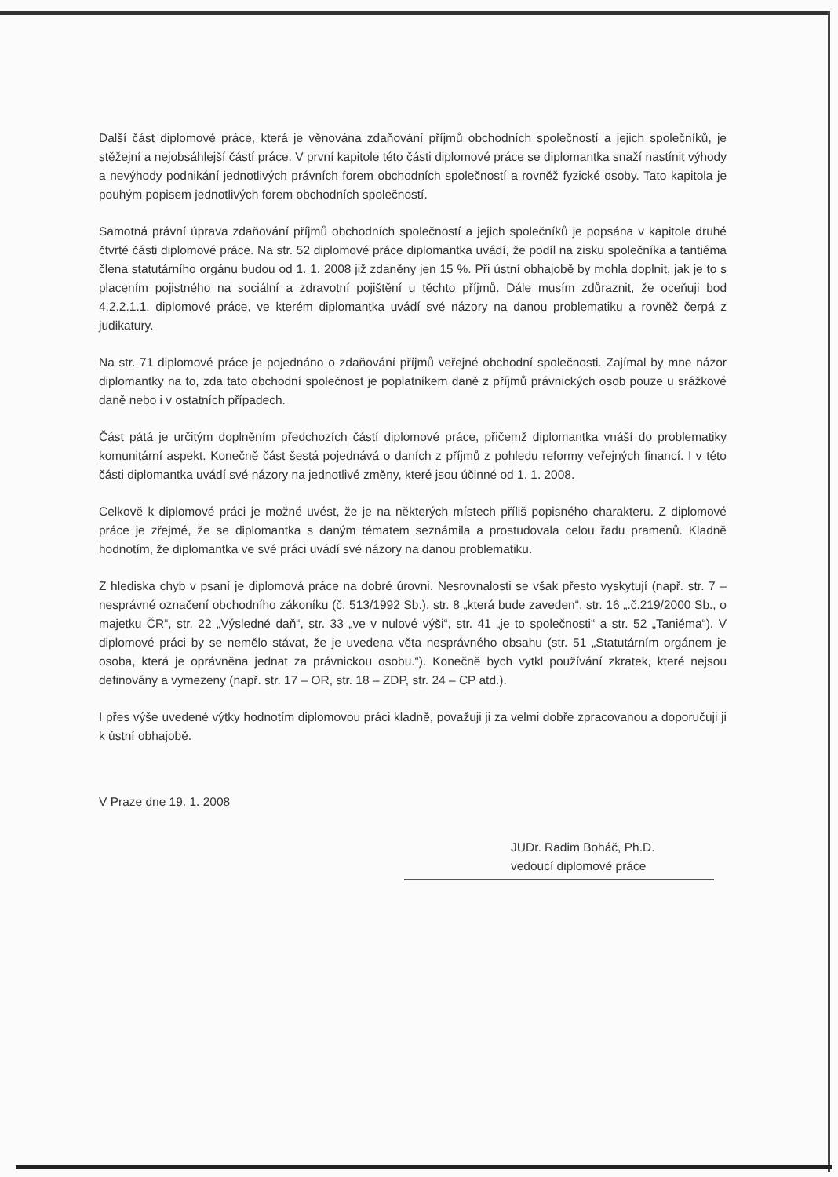Další část diplomové práce, která je věnována zdaňování příjmů obchodních společností a jejich společníků, je stěžejní a nejobsáhlejší částí práce. V první kapitole této části diplomové práce se diplomantka snaží nastínit výhody a nevýhody podnikání jednotlivých právních forem obchodních společností a rovněž fyzické osoby. Tato kapitola je pouhým popisem jednotlivých forem obchodních společností.
Samotná právní úprava zdaňování příjmů obchodních společností a jejich společníků je popsána v kapitole druhé čtvrté části diplomové práce. Na str. 52 diplomové práce diplomantka uvádí, že podíl na zisku společníka a tantiéma člena statutárního orgánu budou od 1. 1. 2008 již zdaněny jen 15 %. Při ústní obhajobě by mohla doplnit, jak je to s placením pojistného na sociální a zdravotní pojištění u těchto příjmů. Dále musím zdůraznit, že oceňuji bod 4.2.2.1.1. diplomové práce, ve kterém diplomantka uvádí své názory na danou problematiku a rovněž čerpá z judikatury.
Na str. 71 diplomové práce je pojednáno o zdaňování příjmů veřejné obchodní společnosti. Zajímal by mne názor diplomantky na to, zda tato obchodní společnost je poplatníkem daně z příjmů právnických osob pouze u srážkové daně nebo i v ostatních případech.
Část pátá je určitým doplněním předchozích částí diplomové práce, přičemž diplomantka vnáší do problematiky komunitární aspekt. Konečně část šestá pojednává o daních z příjmů z pohledu reformy veřejných financí. I v této části diplomantka uvádí své názory na jednotlivé změny, které jsou účinné od 1. 1. 2008.
Celkově k diplomové práci je možné uvést, že je na některých místech příliš popisného charakteru. Z diplomové práce je zřejmé, že se diplomantka s daným tématem seznámila a prostudovala celou řadu pramenů. Kladně hodnotím, že diplomantka ve své práci uvádí své názory na danou problematiku.
Z hlediska chyb v psaní je diplomová práce na dobré úrovni. Nesrovnalosti se však přesto vyskytují (např. str. 7 – nesprávné označení obchodního zákoníku (č. 513/1992 Sb.), str. 8 „která bude zaveden“, str. 16 „.č.219/2000 Sb., o majetku ČR“, str. 22 „Výsledné daň“, str. 33 „ve v nulové výši“, str. 41 „je to společnosti“ a str. 52 „Taniéma“). V diplomové práci by se nemělo stávat, že je uvedena věta nesprávného obsahu (str. 51 „Statutárním orgánem je osoba, která je oprávněna jednat za právnickou osobu.“). Konečně bych vytkl používání zkratek, které nejsou definovány a vymezeny (např. str. 17 – OR, str. 18 – ZDP, str. 24 – CP atd.).
I přes výše uvedené výtky hodnotím diplomovou práci kladně, považuji ji za velmi dobře zpracovanou a doporučuji ji k ústní obhajobě.
V Praze dne 19. 1. 2008
JUDr. Radim Boháč, Ph.D.
vedoucí diplomové práce